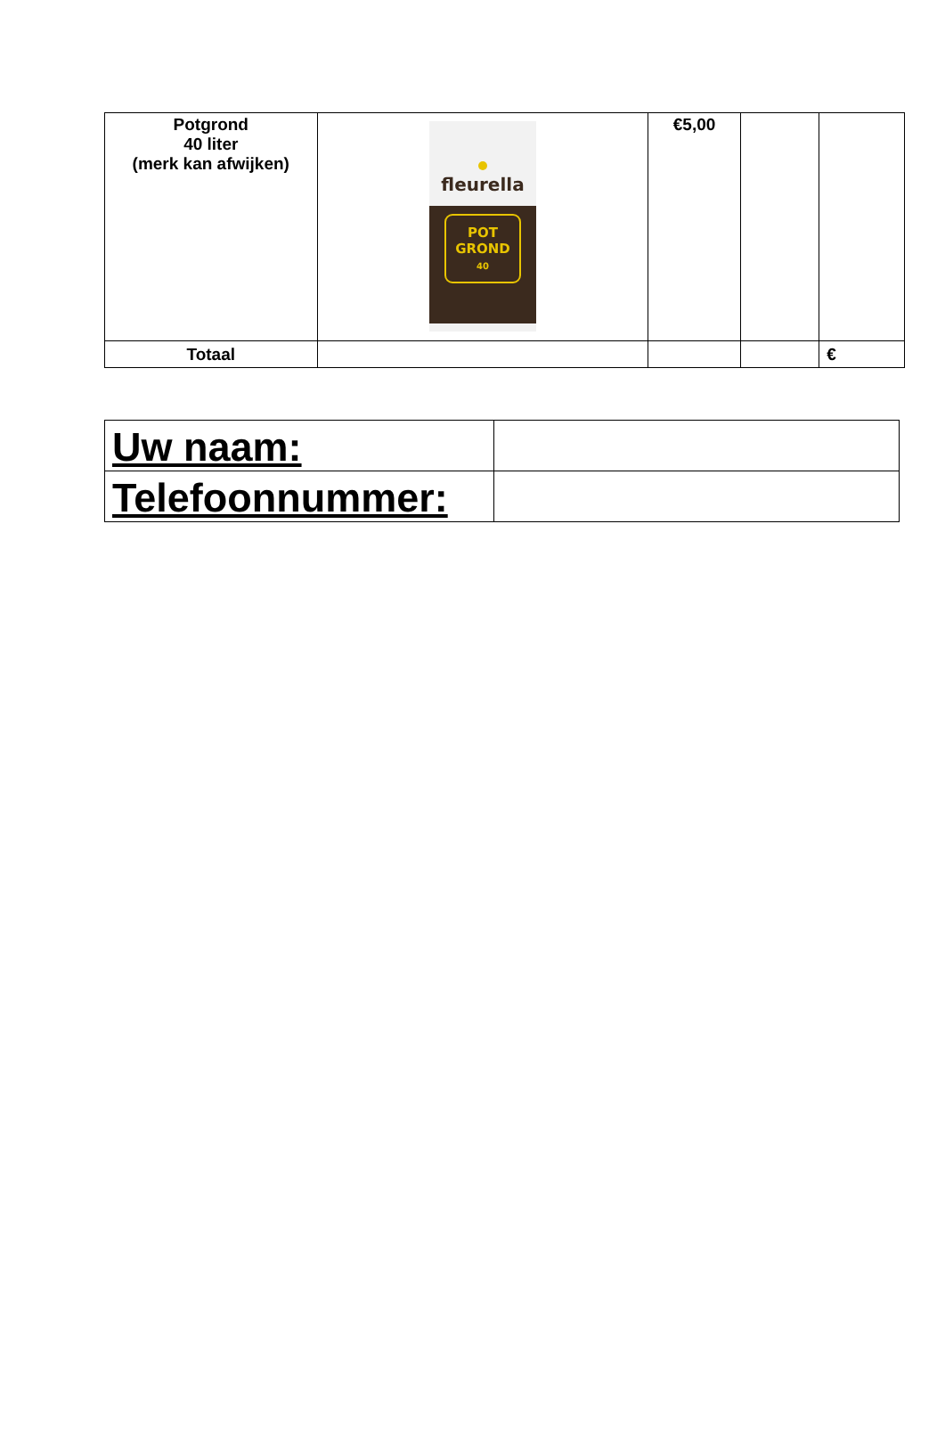| Potgrond 40 liter (merk kan afwijken) | fleurella POT GROND 40 | €5,00 | | |
| Totaal | | | | € |
| Uw naam: | |
| Telefoonnummer: | |